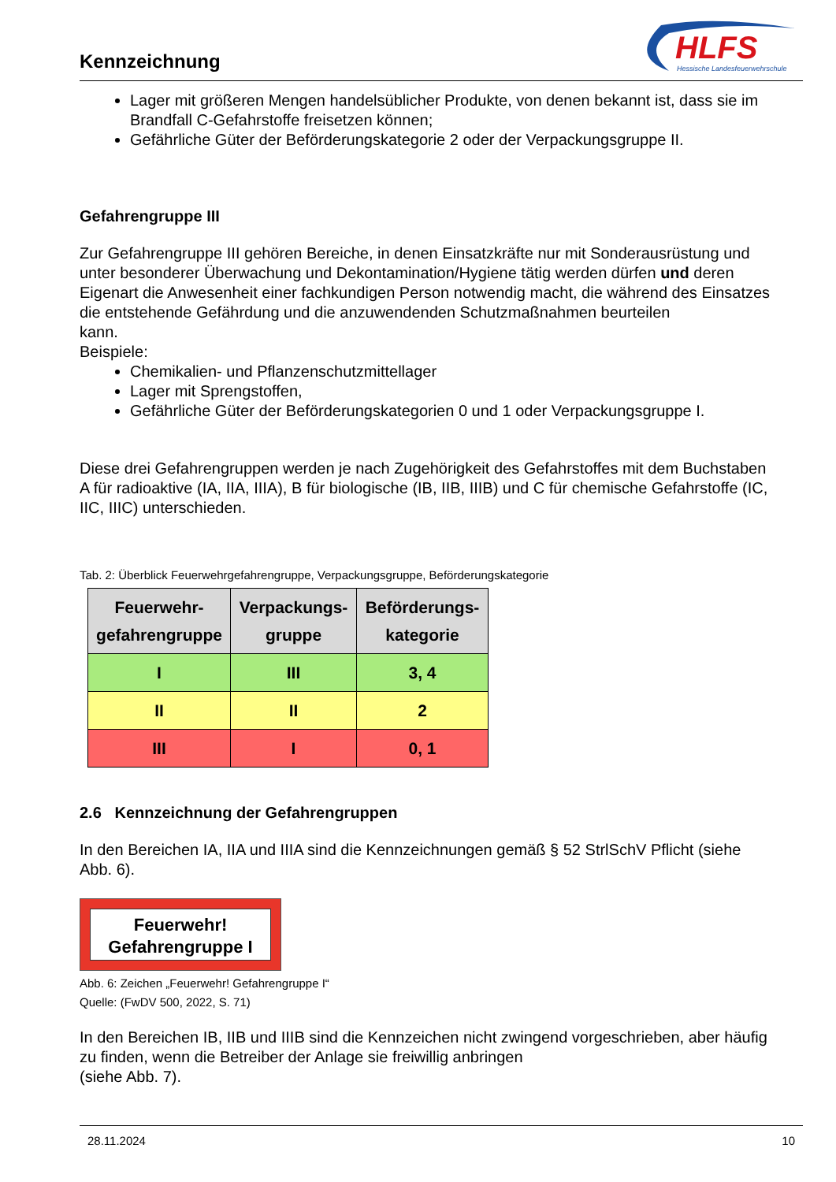Kennzeichnung
HLFS
Hessische Landesfeuerwehrschule
Lager mit größeren Mengen handelsüblicher Produkte, von denen bekannt ist, dass sie im Brandfall C-Gefahrstoffe freisetzen können;
Gefährliche Güter der Beförderungskategorie 2 oder der Verpackungsgruppe II.
Gefahrengruppe III
Zur Gefahrengruppe III gehören Bereiche, in denen Einsatzkräfte nur mit Sonderausrüstung und unter besonderer Überwachung und Dekontamination/Hygiene tätig werden dürfen und deren Eigenart die Anwesenheit einer fachkundigen Person notwendig macht, die während des Einsatzes die entstehende Gefährdung und die anzuwendenden Schutzmaßnahmen beurteilen
kann.
Beispiele:
Chemikalien- und Pflanzenschutzmittellager
Lager mit Sprengstoffen,
Gefährliche Güter der Beförderungskategorien 0 und 1 oder Verpackungsgruppe I.
Diese drei Gefahrengruppen werden je nach Zugehörigkeit des Gefahrstoffes mit dem Buchstaben A für radioaktive (IA, IIA, IIIA), B für biologische (IB, IIB, IIIB) und C für chemische Gefahrstoffe (IC, IIC, IIIC) unterschieden.
Tab. 2: Überblick Feuerwehrgefahrengruppe, Verpackungsgruppe, Beförderungskategorie
| Feuerwehr- gefahrengruppe | Verpackungs- gruppe | Beförderungs- kategorie |
| --- | --- | --- |
| I | III | 3, 4 |
| II | II | 2 |
| III | I | 0, 1 |
2.6 Kennzeichnung der Gefahrengruppen
In den Bereichen IA, IIA und IIIA sind die Kennzeichnungen gemäß § 52 StrlSchV Pflicht (siehe Abb. 6).
Feuerwehr!
Gefahrengruppe I
Abb. 6: Zeichen „Feuerwehr! Gefahrengruppe I“
Quelle: (FwDV 500, 2022, S. 71)
In den Bereichen IB, IIB und IIIB sind die Kennzeichen nicht zwingend vorgeschrieben, aber häufig zu finden, wenn die Betreiber der Anlage sie freiwillig anbringen
(siehe Abb. 7).
28.11.2024 10